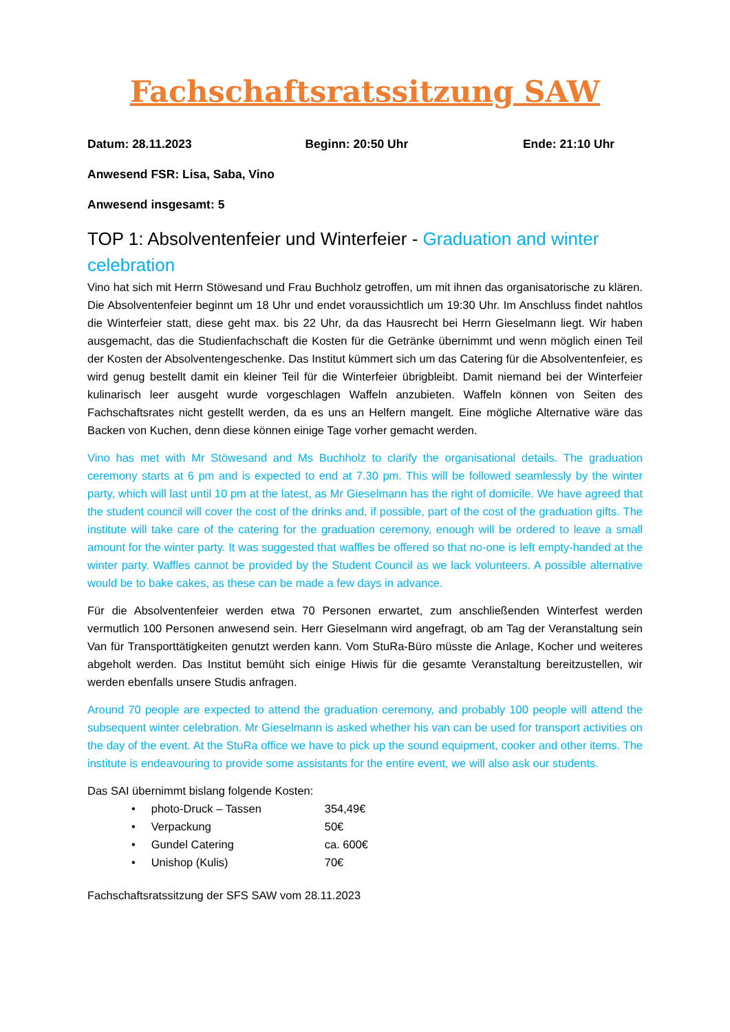Fachschaftsratssitzung SAW
Datum: 28.11.2023 Beginn: 20:50 Uhr Ende: 21:10 Uhr
Anwesend FSR: Lisa, Saba, Vino
Anwesend insgesamt: 5
TOP 1: Absolventenfeier und Winterfeier - Graduation and winter celebration
Vino hat sich mit Herrn Stöwesand und Frau Buchholz getroffen, um mit ihnen das organisatorische zu klären. Die Absolventenfeier beginnt um 18 Uhr und endet voraussichtlich um 19:30 Uhr. Im Anschluss findet nahtlos die Winterfeier statt, diese geht max. bis 22 Uhr, da das Hausrecht bei Herrn Gieselmann liegt. Wir haben ausgemacht, das die Studienfachschaft die Kosten für die Getränke übernimmt und wenn möglich einen Teil der Kosten der Absolventengeschenke. Das Institut kümmert sich um das Catering für die Absolventenfeier, es wird genug bestellt damit ein kleiner Teil für die Winterfeier übrigbleibt. Damit niemand bei der Winterfeier kulinarisch leer ausgeht wurde vorgeschlagen Waffeln anzubieten. Waffeln können von Seiten des Fachschaftsrates nicht gestellt werden, da es uns an Helfern mangelt. Eine mögliche Alternative wäre das Backen von Kuchen, denn diese können einige Tage vorher gemacht werden.
Vino has met with Mr Stöwesand and Ms Buchholz to clarify the organisational details. The graduation ceremony starts at 6 pm and is expected to end at 7.30 pm. This will be followed seamlessly by the winter party, which will last until 10 pm at the latest, as Mr Gieselmann has the right of domicile. We have agreed that the student council will cover the cost of the drinks and, if possible, part of the cost of the graduation gifts. The institute will take care of the catering for the graduation ceremony, enough will be ordered to leave a small amount for the winter party. It was suggested that waffles be offered so that no-one is left empty-handed at the winter party. Waffles cannot be provided by the Student Council as we lack volunteers. A possible alternative would be to bake cakes, as these can be made a few days in advance.
Für die Absolventenfeier werden etwa 70 Personen erwartet, zum anschließenden Winterfest werden vermutlich 100 Personen anwesend sein. Herr Gieselmann wird angefragt, ob am Tag der Veranstaltung sein Van für Transporttätigkeiten genutzt werden kann. Vom StuRa-Büro müsste die Anlage, Kocher und weiteres abgeholt werden. Das Institut bemüht sich einige Hiwis für die gesamte Veranstaltung bereitzustellen, wir werden ebenfalls unsere Studis anfragen.
Around 70 people are expected to attend the graduation ceremony, and probably 100 people will attend the subsequent winter celebration. Mr Gieselmann is asked whether his van can be used for transport activities on the day of the event. At the StuRa office we have to pick up the sound equipment, cooker and other items. The institute is endeavouring to provide some assistants for the entire event, we will also ask our students.
Das SAI übernimmt bislang folgende Kosten:
• photo-Druck – Tassen 354,49€
• Verpackung 50€
• Gundel Catering ca. 600€
• Unishop (Kulis) 70€
Fachschaftsratssitzung der SFS SAW vom 28.11.2023